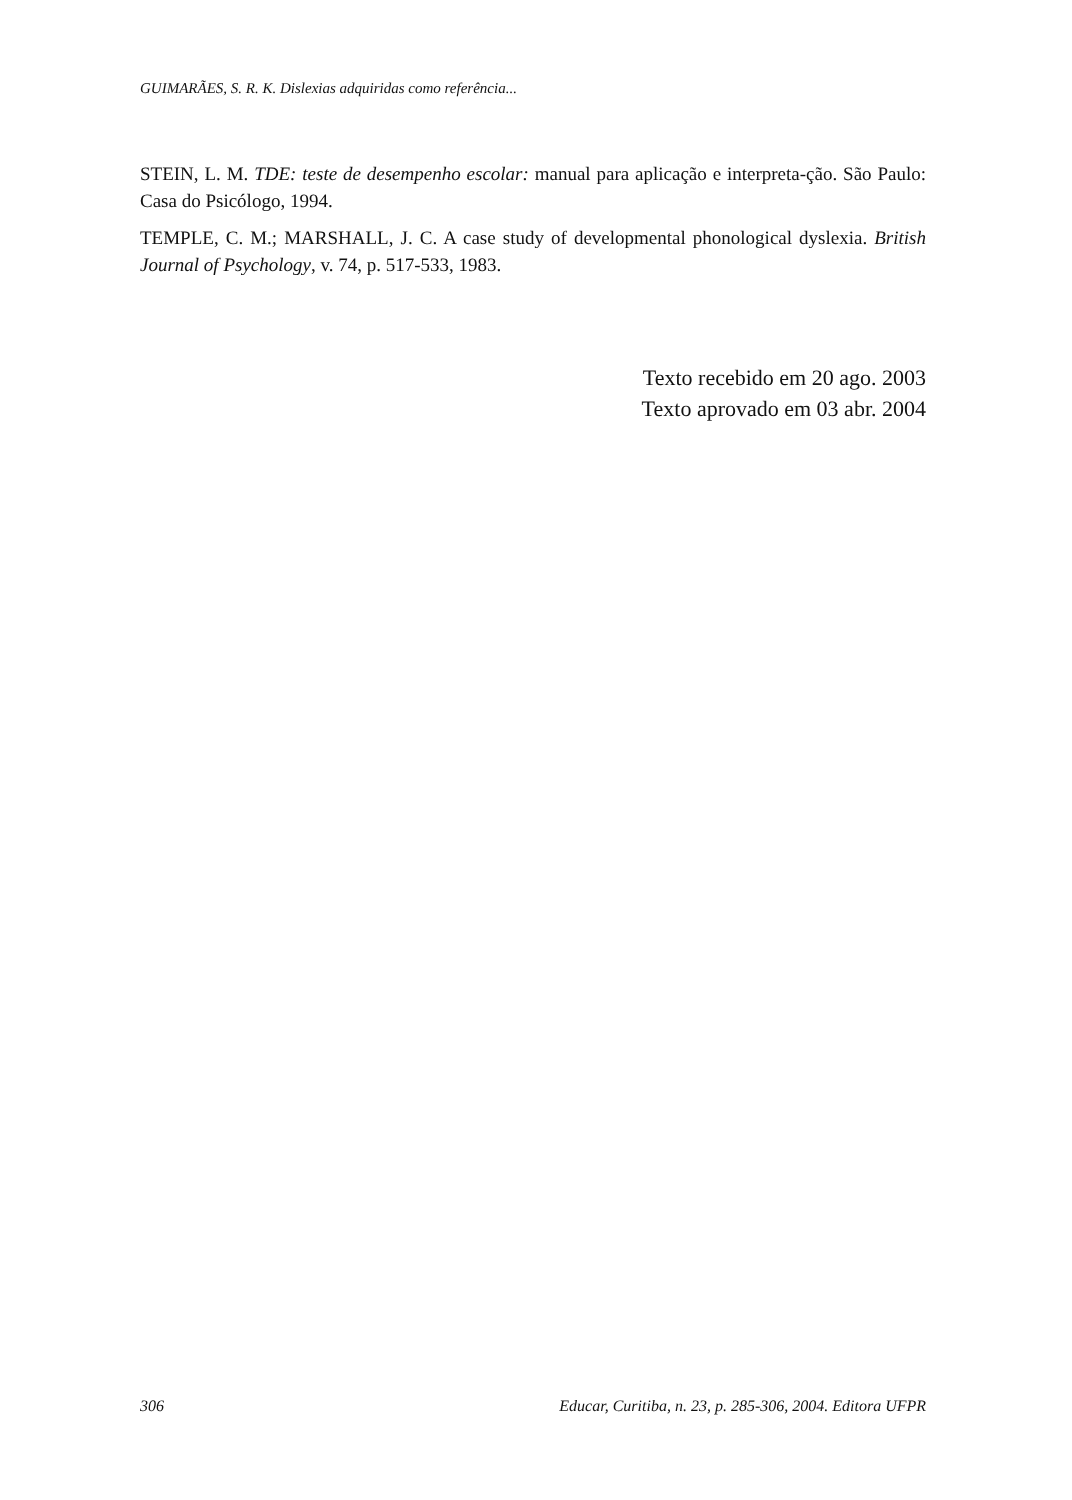GUIMARÃES, S. R. K. Dislexias adquiridas como referência...
STEIN, L. M. TDE: teste de desempenho escolar: manual para aplicação e interpreta-ção. São Paulo: Casa do Psicólogo, 1994.
TEMPLE, C. M.; MARSHALL, J. C. A case study of developmental phonological dyslexia. British Journal of Psychology, v. 74, p. 517-533, 1983.
Texto recebido em 20 ago. 2003
Texto aprovado em 03 abr. 2004
306 Educar, Curitiba, n. 23, p. 285-306, 2004. Editora UFPR